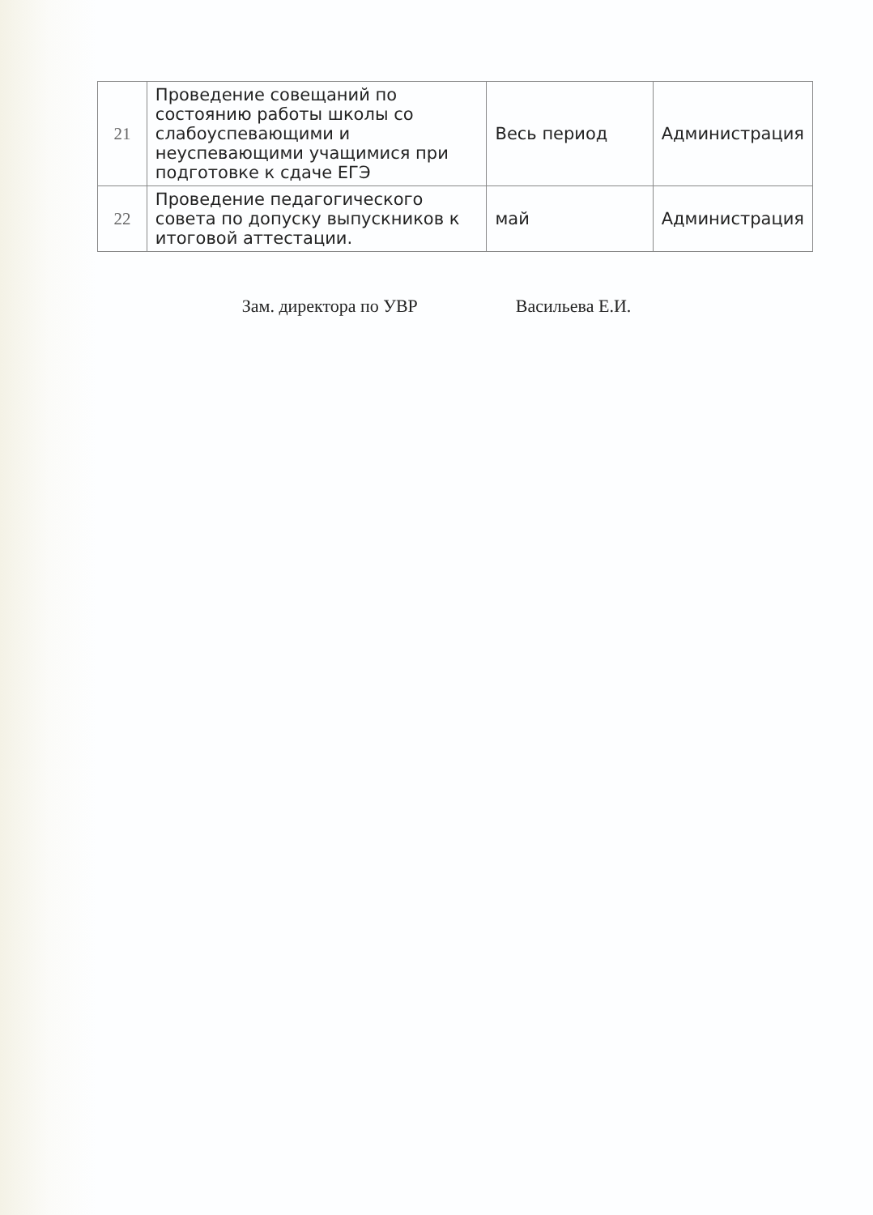| 21 | Проведение совещаний по состоянию работы школы со слабоуспевающими и неуспевающими учащимися при подготовке к сдаче ЕГЭ | Весь период | Администрация |
| 22 | Проведение педагогического совета по допуску выпускников к итоговой аттестации. | май | Администрация |
Зам. директора по УВР Васильева Е.И.